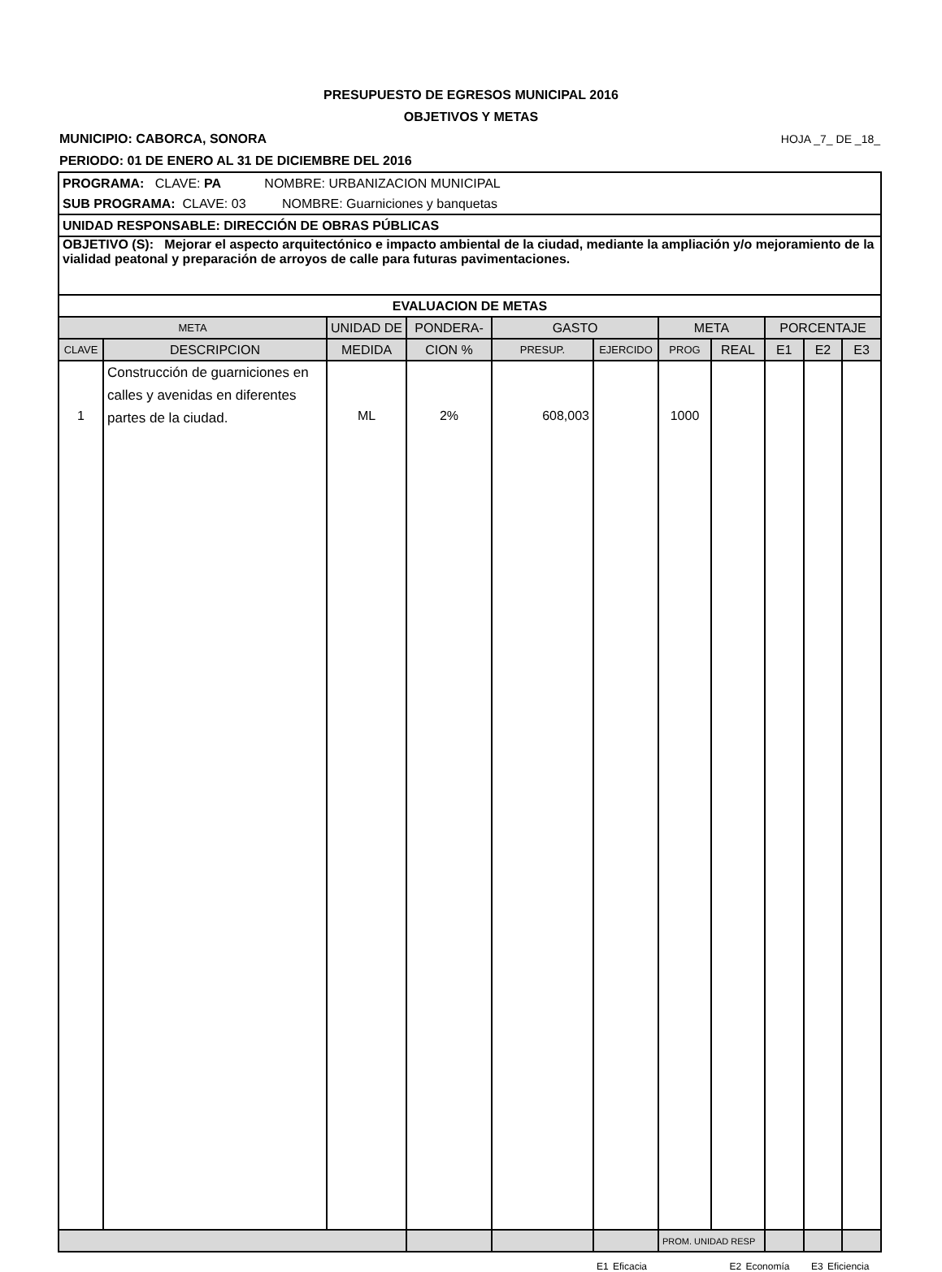PRESUPUESTO DE EGRESOS MUNICIPAL 2016
OBJETIVOS Y METAS
MUNICIPIO: CABORCA, SONORA HOJA _7_ DE _18_
PERIODO: 01 DE ENERO AL 31 DE DICIEMBRE DEL 2016
| PROGRAMA: CLAVE: PA NOMBRE: URBANIZACION MUNICIPAL | | | | | | | | | | |
| SUB PROGRAMA: CLAVE: 03 NOMBRE: Guarniciones y banquetas | | | | | | | | | | |
| UNIDAD RESPONSABLE: DIRECCIÓN DE OBRAS PÚBLICAS | | | | | | | | | | |
| OBJETIVO (S): Mejorar el aspecto arquitectónico e impacto ambiental de la ciudad, mediante la ampliación y/o mejoramiento de la vialidad peatonal y preparación de arroyos de calle para futuras pavimentaciones. | | | | | | | | | | |
| EVALUACION DE METAS | | | | | | | | | | |
| META | | UNIDAD DE | PONDERA- | GASTO | | META | | PORCENTAJE | | |
| CLAVE | DESCRIPCION | MEDIDA | CION % | PRESUP. | EJERCIDO | PROG | REAL | E1 | E2 | E3 |
| 1 | Construcción de guarniciones en calles y avenidas en diferentes partes de la ciudad. | ML | 2% | 608,003 | | 1000 | | | | |
| | | | | | | PROM. UNIDAD RESP | | | | |
E1 Eficacia E2 Economía E3 Eficiencia